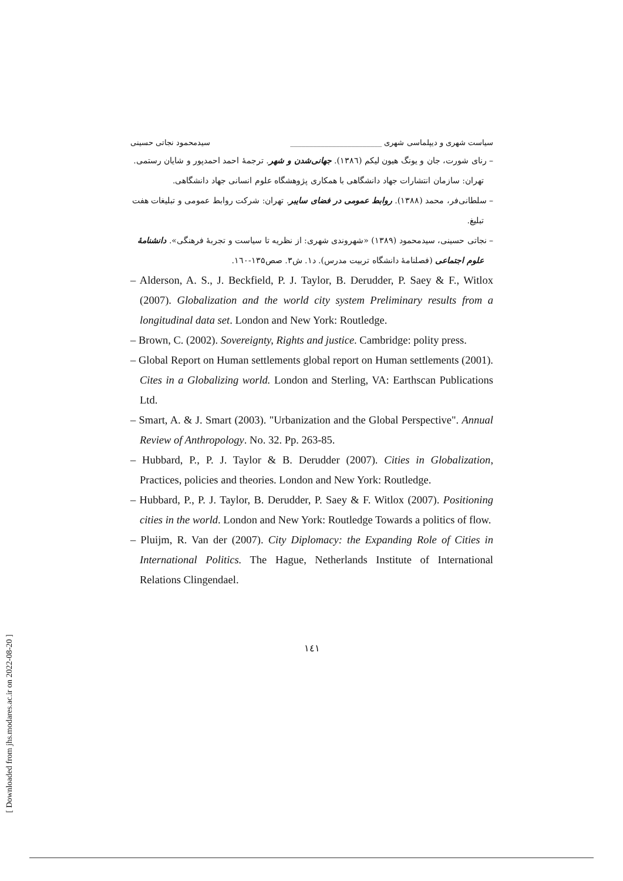سیاست شهری و دیپلماسی شهری ________________________ سیدمحمود نجاتی حسینی
– رنای شورت، جان و یونگ هیون لیکم (۱۳۸٦). جهانی‌شدن و شهر. ترجمهٔ احمد احمدپور و شایان رستمی. تهران: سازمان انتشارات جهاد دانشگاهی با همکاری پژوهشگاه علوم انسانی جهاد دانشگاهی.
– سلطانی‌فر، محمد (۱۳۸۸). روابط عمومی در فضای سایبر. تهران: شرکت روابط عمومی و تبلیغات هفت تبلیغ.
– نجاتی حسینی، سیدمحمود (۱۳۸۹) «شهروندی شهری: از نظریه تا سیاست و تجربهٔ فرهنگی». دانشنامهٔ علوم اجتماعی (فصلنامهٔ دانشگاه تربیت مدرس). د۱. ش۳. صص۱۳۵-۱٦۰.
– Alderson, A. S., J. Beckfield, P. J. Taylor, B. Derudder, P. Saey & F., Witlox (2007). Globalization and the world city system Preliminary results from a longitudinal data set. London and New York: Routledge.
– Brown, C. (2002). Sovereignty, Rights and justice. Cambridge: polity press.
– Global Report on Human settlements global report on Human settlements (2001). Cites in a Globalizing world. London and Sterling, VA: Earthscan Publications Ltd.
– Smart, A. & J. Smart (2003). "Urbanization and the Global Perspective". Annual Review of Anthropology. No. 32. Pp. 263-85.
– Hubbard, P., P. J. Taylor & B. Derudder (2007). Cities in Globalization, Practices, policies and theories. London and New York: Routledge.
– Hubbard, P., P. J. Taylor, B. Derudder, P. Saey & F. Witlox (2007). Positioning cities in the world. London and New York: Routledge Towards a politics of flow.
– Pluijm, R. Van der (2007). City Diplomacy: the Expanding Role of Cities in International Politics. The Hague, Netherlands Institute of International Relations Clingendael.
۱٤۱
[ Downloaded from jhs.modares.ac.ir on 2022-08-20 ]